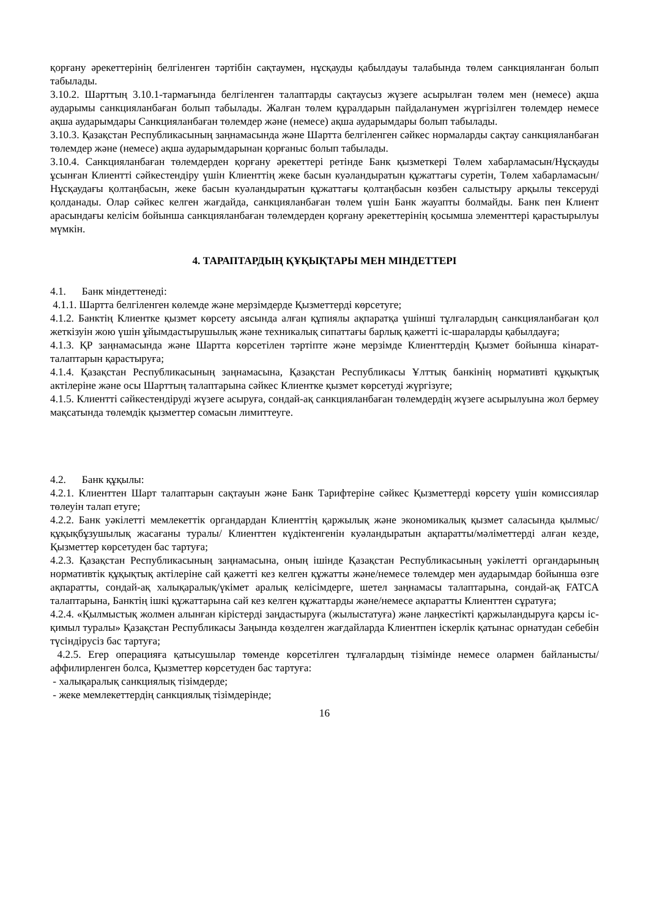қорғану әрекеттерінің белгіленген тәртібін сақтаумен, нұсқауды қабылдауы талабында төлем санкцияланған болып табылады.
3.10.2. Шарттың 3.10.1-тармағында белгіленген талаптарды сақтаусыз жүзеге асырылған төлем мен (немесе) ақша аударымы санкцияланбаған болып табылады. Жалған төлем құралдарын пайдаланумен жүргізілген төлемдер немесе ақша аударымдары Санкцияланбаған төлемдер және (немесе) ақша аударымдары болып табылады.
3.10.3. Қазақстан Республикасының заңнамасында және Шартта белгіленген сәйкес нормаларды сақтау санкцияланбаған төлемдер және (немесе) ақша аударымдарынан қорғаныс болып табылады.
3.10.4. Санкцияланбаған төлемдерден қорғану әрекеттері ретінде Банк қызметкері Төлем хабарламасын/Нұсқауды ұсынған Клиентті сәйкестендіру үшін Клиенттің жеке басын куәландыратын құжаттағы суретін, Төлем хабарламасын/Нұсқаудағы қолтаңбасын, жеке басын куәландыратын құжаттағы қолтаңбасын көзбен салыстыру арқылы тексеруді қолданады. Олар сәйкес келген жағдайда, санкцияланбаған төлем үшін Банк жауапты болмайды. Банк пен Клиент арасындағы келісім бойынша санкцияланбаған төлемдерден қорғану әрекеттерінің қосымша элементтері қарастырылуы мүмкін.
4. ТАРАПТАРДЫҢ ҚҰҚЫҚТАРЫ МЕН МІНДЕТТЕРІ
4.1. Банк міндеттенеді:
4.1.1. Шартта белгіленген көлемде және мерзімдерде Қызметтерді көрсетуге;
4.1.2. Банктің Клиентке қызмет көрсету аясында алған құпиялы ақпаратқа үшінші тұлғалардың санкцияланбаған қол жеткізуін жою үшін ұйымдастырушылық және техникалық сипаттағы барлық қажетті іс-шараларды қабылдауға;
4.1.3. ҚР заңнамасында және Шартта көрсетілен тәртіпте және мерзімде Клиенттердің Қызмет бойынша кінарат-талаптарын қарастыруға;
4.1.4. Қазақстан Республикасының заңнамасына, Қазақстан Республикасы Ұлттық банкінің нормативті құқықтық актілеріне және осы Шарттың талаптарына сәйкес Клиентке қызмет көрсетуді жүргізуге;
4.1.5. Клиентті сәйкестендіруді жүзеге асыруға, сондай-ақ санкцияланбаған төлемдердің жүзеге асырылуына жол бермеу мақсатында төлемдік қызметтер сомасын лимиттеуге.
4.2. Банк құқылы:
4.2.1. Клиенттен Шарт талаптарын сақтауын және Банк Тарифтеріне сәйкес Қызметтерді көрсету үшін комиссиялар төлеуін талап етуге;
4.2.2. Банк уәкілетті мемлекеттік органдардан Клиенттің қаржылық және экономикалық қызмет саласында қылмыс/құқықбұзушылық жасағаны туралы/ Клиенттен күдіктенгенін куәландыратын ақпаратты/мәліметтерді алған кезде, Қызметтер көрсетуден бас тартуға;
4.2.3. Қазақстан Республикасының заңнамасына, оның ішінде Қазақстан Республикасының уәкілетті органдарының нормативтік құқықтық актілеріне сай қажетті кез келген құжатты және/немесе төлемдер мен аударымдар бойынша өзге ақпаратты, сондай-ақ халықаралық/үкімет аралық келісімдерге, шетел заңнамасы талаптарына, сондай-ақ FATCA талаптарына, Банктің ішкі құжаттарына сай кез келген құжаттарды және/немесе ақпаратты Клиенттен сұратуға;
4.2.4. «Қылмыстық жолмен алынған кірістерді заңдастыруға (жылыстатуға) және лаңкестікті қаржыландыруға қарсы іс-қимыл туралы» Қазақстан Республикасы Заңында көзделген жағдайларда Клиентпен іскерлік қатынас орнатудан себебін түсіндірусіз бас тартуға;
4.2.5. Егер операцияға қатысушылар төменде көрсетілген тұлғалардың тізімінде немесе олармен байланысты/аффилирленген болса, Қызметтер көрсетуден бас тартуға:
- халықаралық санкциялық тізімдерде;
- жеке мемлекеттердің санкциялық тізімдерінде;
16